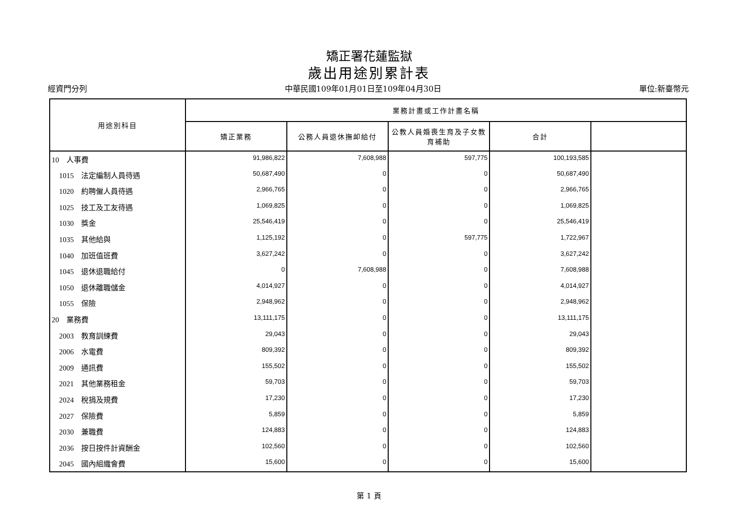矯正署花蓮監獄
歲出用途別累計表
經資門分列 中華民國109年01月01日至109年04月30日 單位:新臺幣元
| 用途別科目 | 業務計畫或工作計畫名稱 | | | | |
| --- | --- | --- | --- | --- | --- |
| | 矯正業務 | 公務人員退休撫卹給付 | 公教人員婚喪生育及子女教育補助 | 合計 | |
| 10 人事費 | 91,986,822 | 7,608,988 | 597,775 | 100,193,585 | |
| 1015 法定編制人員待遇 | 50,687,490 | 0 | 0 | 50,687,490 | |
| 1020 約聘僱人員待遇 | 2,966,765 | 0 | 0 | 2,966,765 | |
| 1025 技工及工友待遇 | 1,069,825 | 0 | 0 | 1,069,825 | |
| 1030 獎金 | 25,546,419 | 0 | 0 | 25,546,419 | |
| 1035 其他給與 | 1,125,192 | 0 | 597,775 | 1,722,967 | |
| 1040 加班值班費 | 3,627,242 | 0 | 0 | 3,627,242 | |
| 1045 退休退職給付 | 0 | 7,608,988 | 0 | 7,608,988 | |
| 1050 退休離職儲金 | 4,014,927 | 0 | 0 | 4,014,927 | |
| 1055 保險 | 2,948,962 | 0 | 0 | 2,948,962 | |
| 20 業務費 | 13,111,175 | 0 | 0 | 13,111,175 | |
| 2003 教育訓練費 | 29,043 | 0 | 0 | 29,043 | |
| 2006 水電費 | 809,392 | 0 | 0 | 809,392 | |
| 2009 通訊費 | 155,502 | 0 | 0 | 155,502 | |
| 2021 其他業務租金 | 59,703 | 0 | 0 | 59,703 | |
| 2024 稅捐及規費 | 17,230 | 0 | 0 | 17,230 | |
| 2027 保險費 | 5,859 | 0 | 0 | 5,859 | |
| 2030 兼職費 | 124,883 | 0 | 0 | 124,883 | |
| 2036 按日按件計資酬金 | 102,560 | 0 | 0 | 102,560 | |
| 2045 國內組織會費 | 15,600 | 0 | 0 | 15,600 | |
第 1 頁